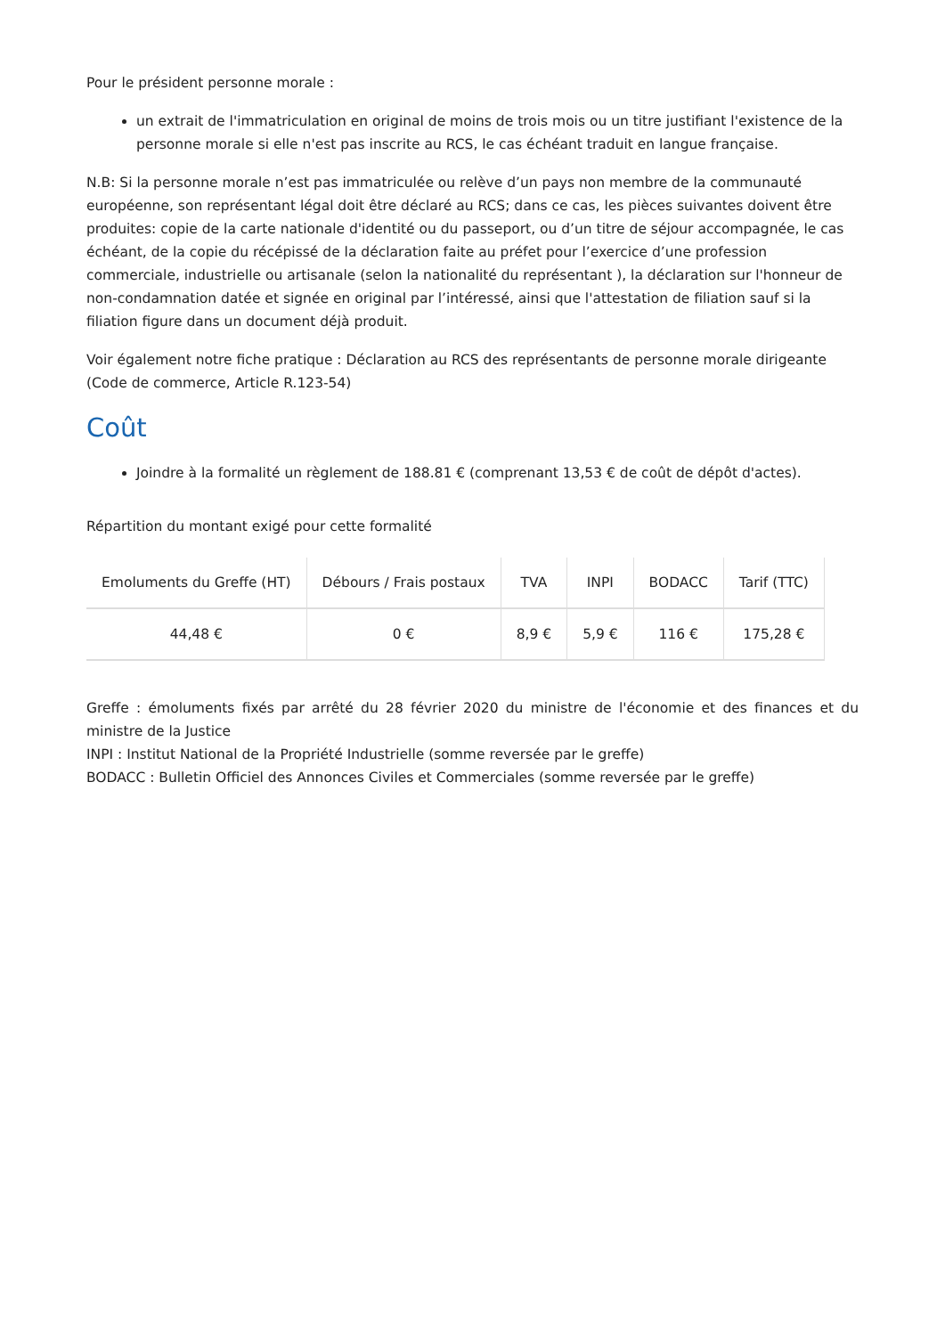Pour le président personne morale :
un extrait de l'immatriculation en original de moins de trois mois ou un titre justifiant l'existence de la personne morale si elle n'est pas inscrite au RCS, le cas échéant traduit en langue française.
N.B: Si la personne morale n’est pas immatriculée ou relève d’un pays non membre de la communauté européenne, son représentant légal doit être déclaré au RCS; dans ce cas, les pièces suivantes doivent être produites: copie de la carte nationale d'identité ou du passeport, ou d’un titre de séjour accompagnée, le cas échéant, de la copie du récépissé de la déclaration faite au préfet pour l’exercice d’une profession commerciale, industrielle ou artisanale (selon la nationalité du représentant ), la déclaration sur l'honneur de non-condamnation datée et signée en original par l’intéressé, ainsi que l'attestation de filiation sauf si la filiation figure dans un document déjà produit.
Voir également notre fiche pratique : Déclaration au RCS des représentants de personne morale dirigeante (Code de commerce, Article R.123-54)
Coût
Joindre à la formalité un règlement de 188.81 € (comprenant 13,53 € de coût de dépôt d'actes).
Répartition du montant exigé pour cette formalité
| Emoluments du Greffe (HT) | Débours / Frais postaux | TVA | INPI | BODACC | Tarif (TTC) |
| --- | --- | --- | --- | --- | --- |
| 44,48 € | 0 € | 8,9 € | 5,9 € | 116 € | 175,28 € |
Greffe : émoluments fixés par arrêté du 28 février 2020 du ministre de l'économie et des finances et du ministre de la Justice
INPI : Institut National de la Propriété Industrielle (somme reversée par le greffe)
BODACC : Bulletin Officiel des Annonces Civiles et Commerciales (somme reversée par le greffe)